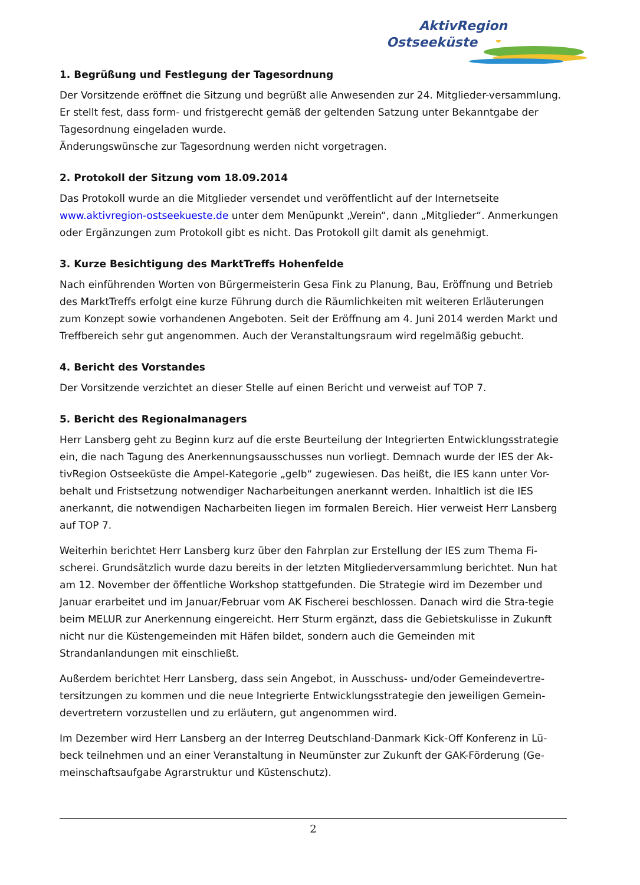AktivRegion
Ostseeküste
1. Begrüßung und Festlegung der Tagesordnung
Der Vorsitzende eröffnet die Sitzung und begrüßt alle Anwesenden zur 24. Mitglieder-versammlung. Er stellt fest, dass form- und fristgerecht gemäß der geltenden Satzung unter Bekanntgabe der Tagesordnung eingeladen wurde.
Änderungswünsche zur Tagesordnung werden nicht vorgetragen.
2. Protokoll der Sitzung vom 18.09.2014
Das Protokoll wurde an die Mitglieder versendet und veröffentlicht auf der Internetseite www.aktivregion-ostseekueste.de unter dem Menüpunkt „Verein“, dann „Mitglieder“. Anmerkungen oder Ergänzungen zum Protokoll gibt es nicht. Das Protokoll gilt damit als genehmigt.
3. Kurze Besichtigung des MarktTreffs Hohenfelde
Nach einführenden Worten von Bürgermeisterin Gesa Fink zu Planung, Bau, Eröffnung und Betrieb des MarktTreffs erfolgt eine kurze Führung durch die Räumlichkeiten mit weiteren Erläuterungen zum Konzept sowie vorhandenen Angeboten. Seit der Eröffnung am 4. Juni 2014 werden Markt und Treffbereich sehr gut angenommen. Auch der Veranstaltungsraum wird regelmäßig gebucht.
4. Bericht des Vorstandes
Der Vorsitzende verzichtet an dieser Stelle auf einen Bericht und verweist auf TOP 7.
5. Bericht des Regionalmanagers
Herr Lansberg geht zu Beginn kurz auf die erste Beurteilung der Integrierten Entwicklungsstrategie ein, die nach Tagung des Anerkennungsausschusses nun vorliegt. Demnach wurde der IES der Ak-tivRegion Ostseeküste die Ampel-Kategorie „gelb“ zugewiesen. Das heißt, die IES kann unter Vor-behalt und Fristsetzung notwendiger Nacharbeitungen anerkannt werden. Inhaltlich ist die IES anerkannt, die notwendigen Nacharbeiten liegen im formalen Bereich. Hier verweist Herr Lansberg auf TOP 7.
Weiterhin berichtet Herr Lansberg kurz über den Fahrplan zur Erstellung der IES zum Thema Fi-scherei. Grundsätzlich wurde dazu bereits in der letzten Mitgliederversammlung berichtet. Nun hat am 12. November der öffentliche Workshop stattgefunden. Die Strategie wird im Dezember und Januar erarbeitet und im Januar/Februar vom AK Fischerei beschlossen. Danach wird die Stra-tegie beim MELUR zur Anerkennung eingereicht. Herr Sturm ergänzt, dass die Gebietskulisse in Zukunft nicht nur die Küstengemeinden mit Häfen bildet, sondern auch die Gemeinden mit Strandanlandungen mit einschließt.
Außerdem berichtet Herr Lansberg, dass sein Angebot, in Ausschuss- und/oder Gemeindevertre-tersitzungen zu kommen und die neue Integrierte Entwicklungsstrategie den jeweiligen Gemein-devertretern vorzustellen und zu erläutern, gut angenommen wird.
Im Dezember wird Herr Lansberg an der Interreg Deutschland-Danmark Kick-Off Konferenz in Lü-beck teilnehmen und an einer Veranstaltung in Neumünster zur Zukunft der GAK-Förderung (Ge-meinschaftsaufgabe Agrarstruktur und Küstenschutz).
2